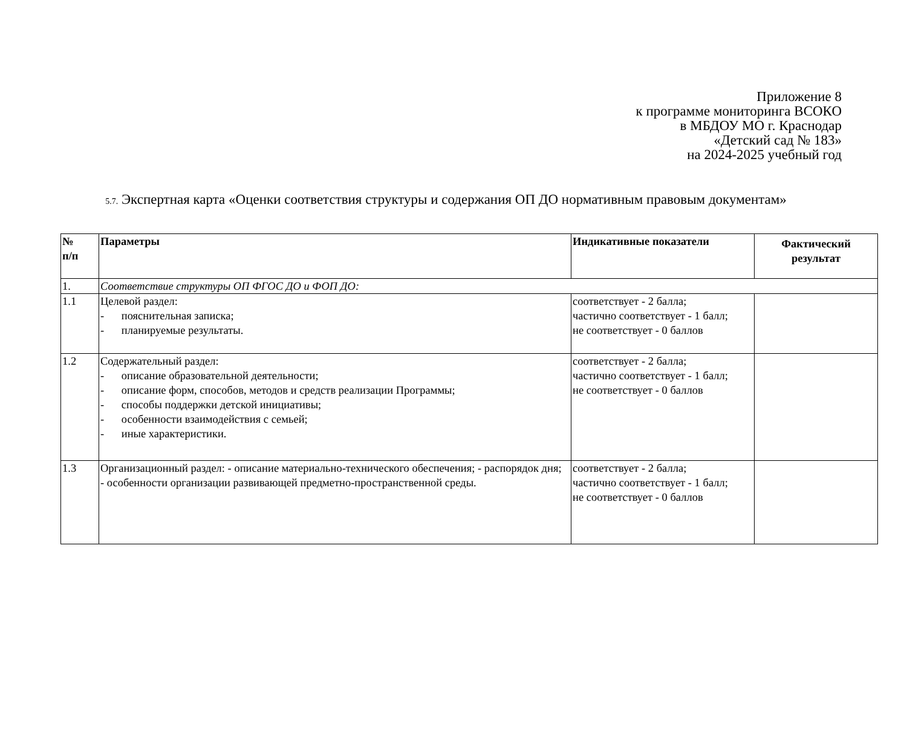Приложение 8
к программе мониторинга ВСОКО
в МБДОУ МО г. Краснодар
«Детский сад № 183»
на 2024-2025 учебный год
5.7. Экспертная карта «Оценки соответствия структуры и содержания ОП ДО нормативным правовым документам»
| № п/п | Параметры | Индикативные показатели | Фактический результат |
| --- | --- | --- | --- |
| 1. | Соответствие структуры ОП ФГОС ДО и ФОП ДО: | | |
| 1.1 | Целевой раздел: - пояснительная записка; - планируемые результаты. | соответствует - 2 балла; частично соответствует - 1 балл; не соответствует - 0 баллов | |
| 1.2 | Содержательный раздел: - описание образовательной деятельности; - описание форм, способов, методов и средств реализации Программы; - способы поддержки детской инициативы; - особенности взаимодействия с семьей; - иные характеристики. | соответствует - 2 балла; частично соответствует - 1 балл; не соответствует - 0 баллов | |
| 1.3 | Организационный раздел: - описание материально-технического обеспечения; - распорядок дня; - особенности организации развивающей предметно-пространственной среды. | соответствует - 2 балла; частично соответствует - 1 балл; не соответствует - 0 баллов | |